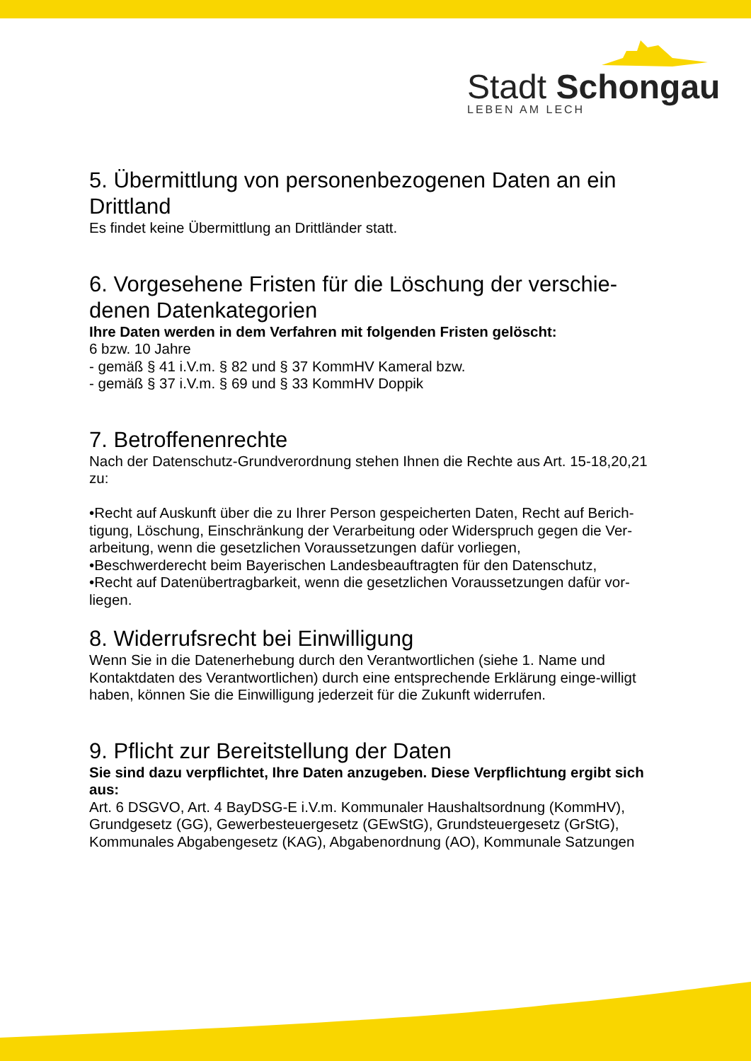Stadt Schongau
LEBEN AM LECH
5. Übermittlung von personenbezogenen Daten an ein Drittland
Es findet keine Übermittlung an Drittländer statt.
6. Vorgesehene Fristen für die Löschung der verschie-denen Datenkategorien
Ihre Daten werden in dem Verfahren mit folgenden Fristen gelöscht:
6 bzw. 10 Jahre
- gemäß § 41 i.V.m. § 82 und § 37 KommHV Kameral bzw.
- gemäß § 37 i.V.m. § 69 und § 33 KommHV Doppik
7. Betroffenenrechte
Nach der Datenschutz-Grundverordnung stehen Ihnen die Rechte aus Art. 15-18,20,21 zu:
•Recht auf Auskunft über die zu Ihrer Person gespeicherten Daten, Recht auf Berich-tigung, Löschung, Einschränkung der Verarbeitung oder Widerspruch gegen die Ver-arbeitung, wenn die gesetzlichen Voraussetzungen dafür vorliegen,
•Beschwerderecht beim Bayerischen Landesbeauftragten für den Datenschutz,
•Recht auf Datenübertragbarkeit, wenn die gesetzlichen Voraussetzungen dafür vor-liegen.
8. Widerrufsrecht bei Einwilligung
Wenn Sie in die Datenerhebung durch den Verantwortlichen (siehe 1. Name und Kontaktdaten des Verantwortlichen) durch eine entsprechende Erklärung einge-willigt haben, können Sie die Einwilligung jederzeit für die Zukunft widerrufen.
9. Pflicht zur Bereitstellung der Daten
Sie sind dazu verpflichtet, Ihre Daten anzugeben. Diese Verpflichtung ergibt sich aus:
Art. 6 DSGVO, Art. 4 BayDSG-E i.V.m. Kommunaler Haushaltsordnung (KommHV), Grundgesetz (GG), Gewerbesteuergesetz (GEwStG), Grundsteuergesetz (GrStG), Kommunales Abgabengesetz (KAG), Abgabenordnung (AO), Kommunale Satzungen